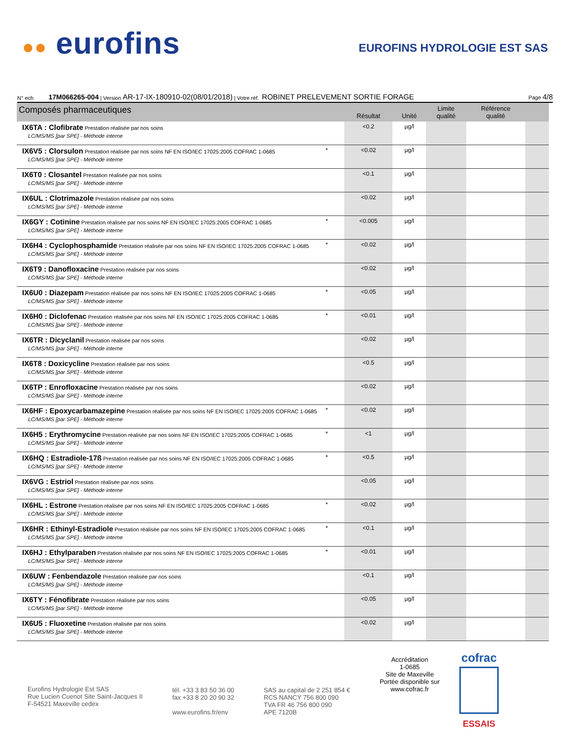●● eurofins
EUROFINS HYDROLOGIE EST SAS
N° ech 17M066265-004 | Version AR-17-IX-180910-02(08/01/2018) | Votre réf. ROBINET PRELEVEMENT SORTIE FORAGE Page 4/8
| Composés pharmaceutiques | | Résultat | Unité | Limite qualité | Référence qualité | |
| --- | --- | --- | --- | --- | --- | --- |
| IX6TA : Clofibrate Prestation réalisée par nos soins LC/MS/MS [par SPE] - Méthode interne | | <0.2 | µg/l | | | |
| IX6V5 : Clorsulon Prestation réalisée par nos soins NF EN ISO/IEC 17025:2005 COFRAC 1-0685 LC/MS/MS [par SPE] - Méthode interne | * | <0.02 | µg/l | | | |
| IX6T0 : Closantel Prestation réalisée par nos soins LC/MS/MS [par SPE] - Méthode interne | | <0.1 | µg/l | | | |
| IX6UL : Clotrimazole Prestation réalisée par nos soins LC/MS/MS [par SPE] - Méthode interne | | <0.02 | µg/l | | | |
| IX6GY : Cotinine Prestation réalisée par nos soins NF EN ISO/IEC 17025:2005 COFRAC 1-0685 LC/MS/MS [par SPE] - Méthode interne | * | <0.005 | µg/l | | | |
| IX6H4 : Cyclophosphamide Prestation réalisée par nos soins NF EN ISO/IEC 17025:2005 COFRAC 1-0685 LC/MS/MS [par SPE] - Méthode interne | * | <0.02 | µg/l | | | |
| IX6T9 : Danofloxacine Prestation réalisée par nos soins LC/MS/MS [par SPE] - Méthode interne | | <0.02 | µg/l | | | |
| IX6U0 : Diazepam Prestation réalisée par nos soins NF EN ISO/IEC 17025:2005 COFRAC 1-0685 LC/MS/MS [par SPE] - Méthode interne | * | <0.05 | µg/l | | | |
| IX6H0 : Diclofenac Prestation réalisée par nos soins NF EN ISO/IEC 17025:2005 COFRAC 1-0685 LC/MS/MS [par SPE] - Méthode interne | * | <0.01 | µg/l | | | |
| IX6TR : Dicyclanil Prestation réalisée par nos soins LC/MS/MS [par SPE] - Méthode interne | | <0.02 | µg/l | | | |
| IX6T8 : Doxicycline Prestation réalisée par nos soins LC/MS/MS [par SPE] - Méthode interne | | <0.5 | µg/l | | | |
| IX6TP : Enrofloxacine Prestation réalisée par nos soins LC/MS/MS [par SPE] - Méthode interne | | <0.02 | µg/l | | | |
| IX6HF : Epoxycarbamazepine Prestation réalisée par nos soins NF EN ISO/IEC 17025:2005 COFRAC 1-0685 LC/MS/MS [par SPE] - Méthode interne | * | <0.02 | µg/l | | | |
| IX6H5 : Erythromycine Prestation réalisée par nos soins NF EN ISO/IEC 17025:2005 COFRAC 1-0685 LC/MS/MS [par SPE] - Méthode interne | * | <1 | µg/l | | | |
| IX6HQ : Estradiole-17ß Prestation réalisée par nos soins NF EN ISO/IEC 17025:2005 COFRAC 1-0685 LC/MS/MS [par SPE] - Méthode interne | * | <0.5 | µg/l | | | |
| IX6VG : Estriol Prestation réalisée par nos soins LC/MS/MS [par SPE] - Méthode interne | | <0.05 | µg/l | | | |
| IX6HL : Estrone Prestation réalisée par nos soins NF EN ISO/IEC 17025:2005 COFRAC 1-0685 LC/MS/MS [par SPE] - Méthode interne | * | <0.02 | µg/l | | | |
| IX6HR : Ethinyl-Estradiole Prestation réalisée par nos soins NF EN ISO/IEC 17025:2005 COFRAC 1-0685 LC/MS/MS [par SPE] - Méthode interne | * | <0.1 | µg/l | | | |
| IX6HJ : Ethylparaben Prestation réalisée par nos soins NF EN ISO/IEC 17025:2005 COFRAC 1-0685 LC/MS/MS [par SPE] - Méthode interne | * | <0.01 | µg/l | | | |
| IX6UW : Fenbendazole Prestation réalisée par nos soins LC/MS/MS [par SPE] - Méthode interne | | <0.1 | µg/l | | | |
| IX6TY : Fénofibrate Prestation réalisée par nos soins LC/MS/MS [par SPE] - Méthode interne | | <0.05 | µg/l | | | |
| IX6U5 : Fluoxetine Prestation réalisée par nos soins LC/MS/MS [par SPE] - Méthode interne | | <0.02 | µg/l | | | |
Eurofins Hydrologie Est SAS
Rue Lucien Cuenot Site Saint-Jacques II
F-54521 Maxeville cedex
tél. +33 3 83 50 36 00
fax +33 8 20 20 90 32
www.eurofins.fr/env
SAS au capital de 2 251 854 €
RCS NANCY 756 800 090
TVA FR 46 756 800 090
APE 7120B
Accréditation
1-0685
Site de Maxeville
Portée disponible sur
www.cofrac.fr
cofrac
ESSAIS